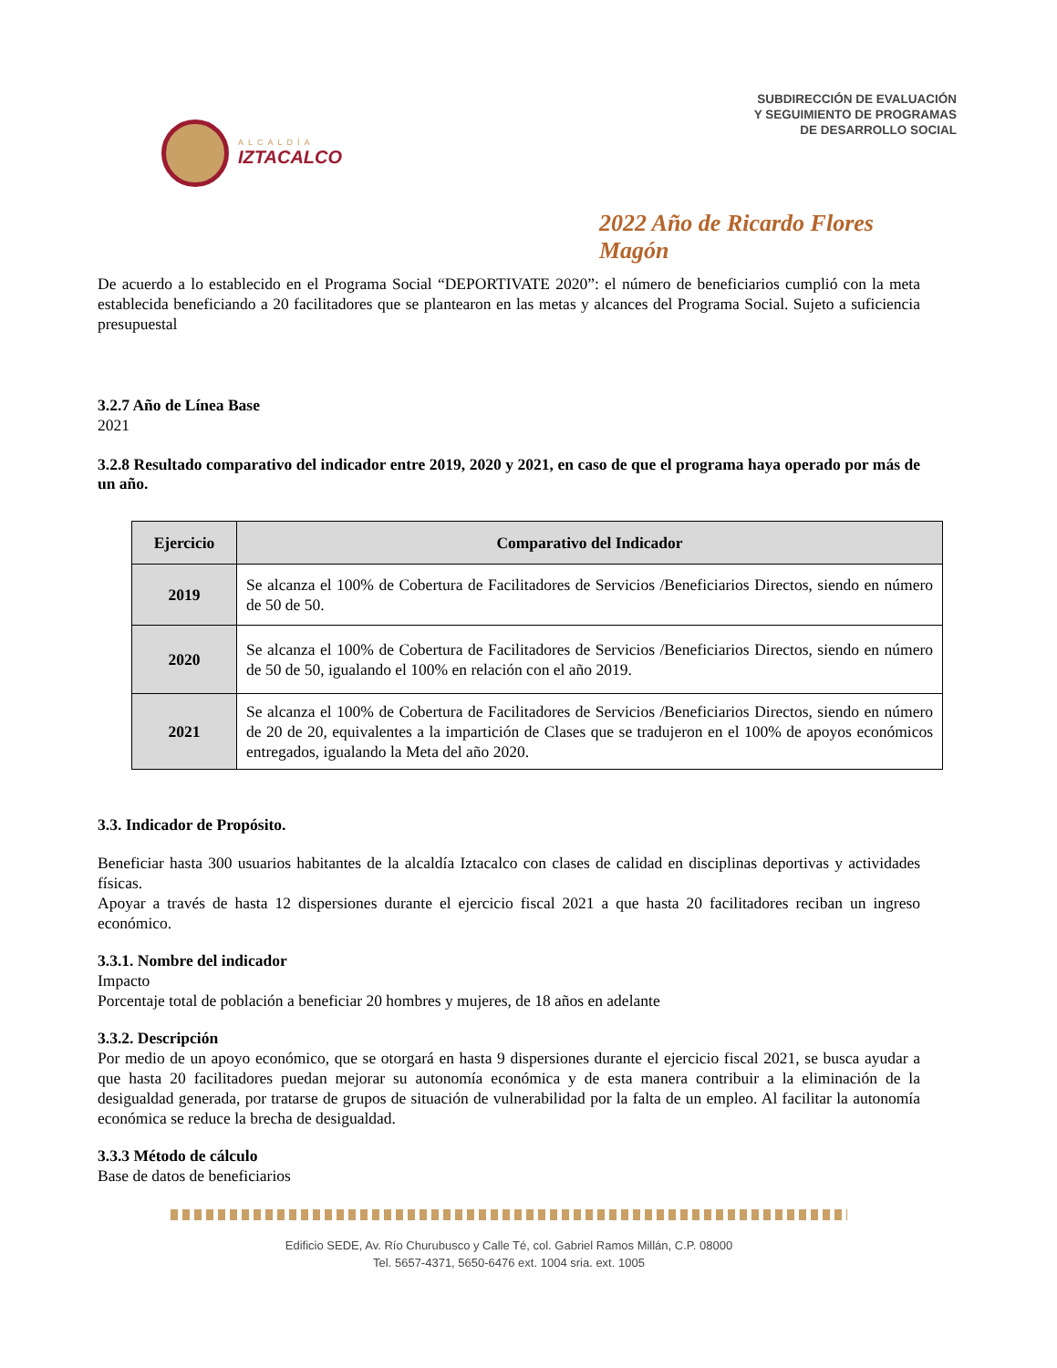ALCALDÍA
IZTACALCO
SUBDIRECCIÓN DE EVALUACIÓN
Y SEGUIMIENTO DE PROGRAMAS
DE DESARROLLO SOCIAL
2022 Año de Ricardo Flores Magón
De acuerdo a lo establecido en el Programa Social “DEPORTIVATE 2020”: el número de beneficiarios cumplió con la meta establecida beneficiando a 20 facilitadores que se plantearon en las metas y alcances del Programa Social. Sujeto a suficiencia presupuestal
3.2.7 Año de Línea Base
2021
3.2.8 Resultado comparativo del indicador entre 2019, 2020 y 2021, en caso de que el programa haya operado por más de un año.
| Ejercicio | Comparativo del Indicador |
| --- | --- |
| 2019 | Se alcanza el 100% de Cobertura de Facilitadores de Servicios /Beneficiarios Directos, siendo en número de 50 de 50. |
| 2020 | Se alcanza el 100% de Cobertura de Facilitadores de Servicios /Beneficiarios Directos, siendo en número de 50 de 50, igualando el 100% en relación con el año 2019. |
| 2021 | Se alcanza el 100% de Cobertura de Facilitadores de Servicios /Beneficiarios Directos, siendo en número de 20 de 20, equivalentes a la impartición de Clases que se tradujeron en el 100% de apoyos económicos entregados, igualando la Meta del año 2020. |
3.3. Indicador de Propósito.
Beneficiar hasta 300 usuarios habitantes de la alcaldía Iztacalco con clases de calidad en disciplinas deportivas y actividades físicas.
Apoyar a través de hasta 12 dispersiones durante el ejercicio fiscal 2021 a que hasta 20 facilitadores reciban un ingreso económico.
3.3.1. Nombre del indicador
Impacto
Porcentaje total de población a beneficiar 20 hombres y mujeres, de 18 años en adelante
3.3.2. Descripción
Por medio de un apoyo económico, que se otorgará en hasta 9 dispersiones durante el ejercicio fiscal 2021, se busca ayudar a que hasta 20 facilitadores puedan mejorar su autonomía económica y de esta manera contribuir a la eliminación de la desigualdad generada, por tratarse de grupos de situación de vulnerabilidad por la falta de un empleo. Al facilitar la autonomía económica se reduce la brecha de desigualdad.
3.3.3 Método de cálculo
Base de datos de beneficiarios
Edificio SEDE, Av. Río Churubusco y Calle Té, col. Gabriel Ramos Millán, C.P. 08000
Tel. 5657-4371, 5650-6476 ext. 1004 sria. ext. 1005